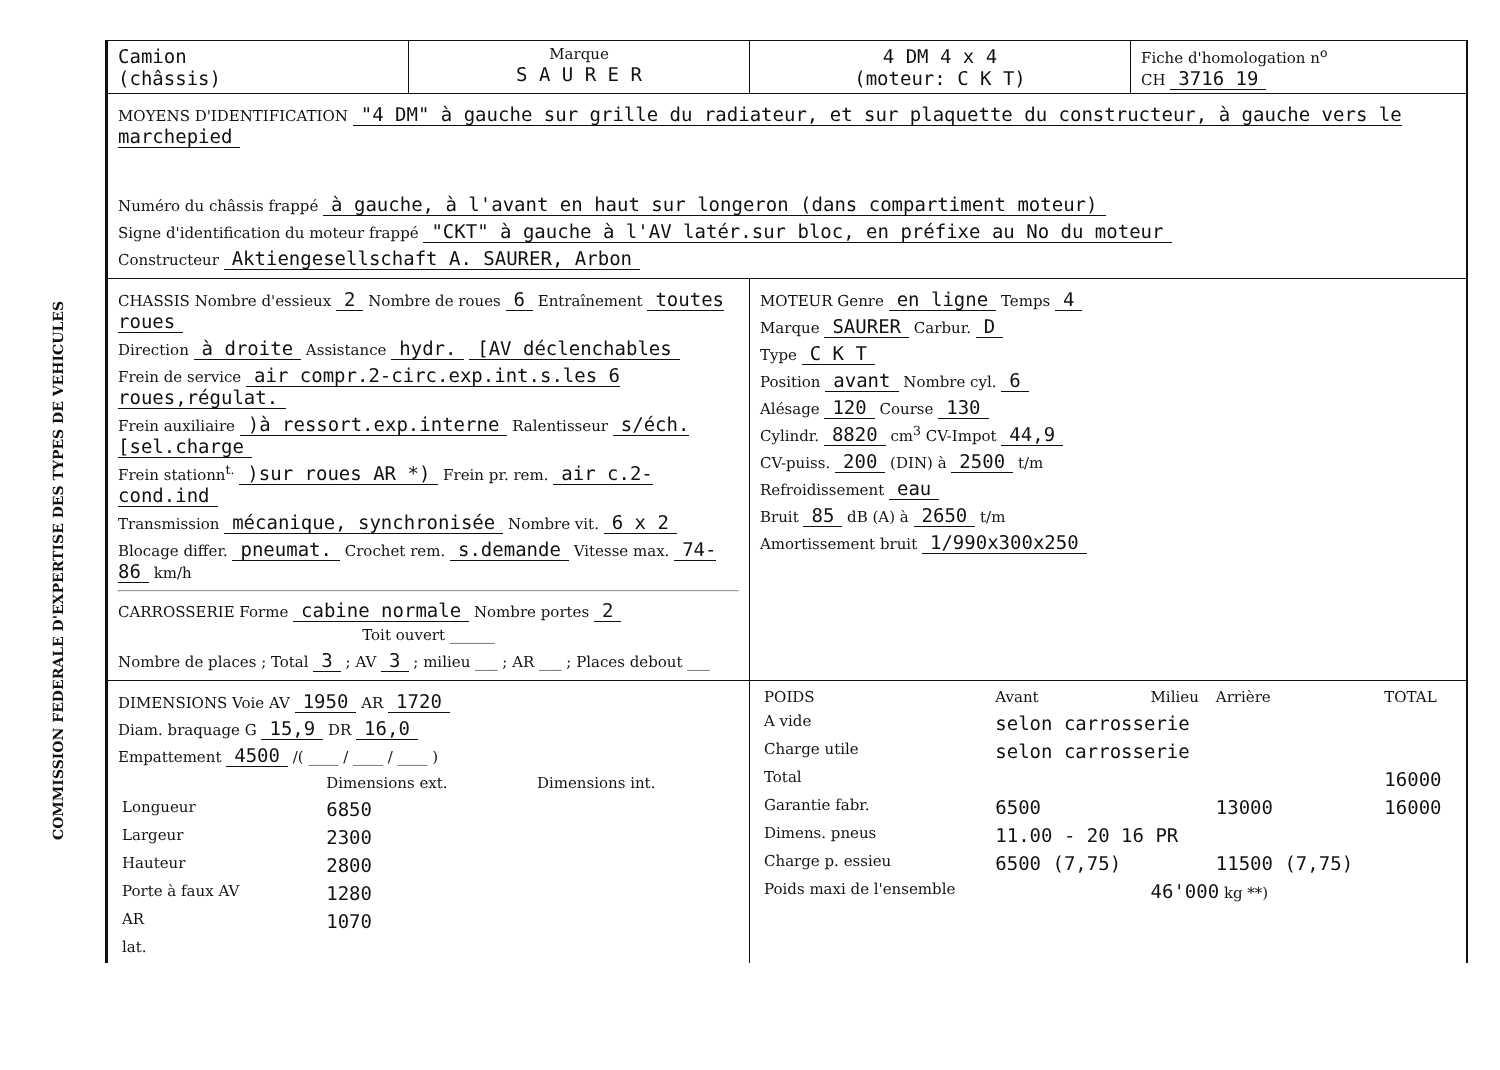COMMISSION FEDERALE D'EXPERTISE DES TYPES DE VEHICULES
| Camion (châssis) | Marque S A U R E R | 4 DM 4 x 4 (moteur: C K T) | Fiche d'homologation n<sup>o</sup> CH 3716 19 |
| MOYENS D'IDENTIFICATION "4 DM" à gauche sur grille du radiateur, et sur plaquette du constructeur, à gauche vers le marchepied Numéro du châssis frappé à gauche, à l'avant en haut sur longeron (dans compartiment moteur) Signe d'identification du moteur frappé "CKT" à gauche à l'AV latér.sur bloc, en préfixe au No du moteur Constructeur Aktiengesellschaft A. SAURER, Arbon | | | |
| CHASSIS Nombre d'essieux 2 Nombre de roues 6 Entraînement toutes roues Direction à droite Assistance hydr. [AV déclenchables Frein de service air compr.2-circ.exp.int.s.les 6 roues,régulat. Frein auxiliaire )à ressort.exp.interne Ralentisseur s/éch.[sel.charge Frein stationn<sup>t.</sup> )sur roues AR *) Frein pr. rem. air c.2-cond.ind Transmission mécanique, synchronisée Nombre vit. 6 x 2 Blocage differ. pneumat. Crochet rem. s.demande Vitesse max. 74-86 km/h CARROSSERIE Forme cabine normale Nombre portes 2 Toit ouvert ______ Nombre de places ; Total 3 ; AV 3 ; milieu ___ ; AR ___ ; Places debout ___ | | MOTEUR Genre en ligne Temps 4 Marque SAURER Carbur. D Type C K T Position avant Nombre cyl. 6 Alésage 120 Course 130 Cylindr. 8820 cm<sup>3</sup> CV-Impot 44,9 CV-puiss. 200 (DIN) à 2500 t/m Refroidissement eau Bruit 85 dB (A) à 2650 t/m Amortissement bruit 1/990x300x250 | |
| DIMENSIONS Voie AV 1950 AR 1720 Diam. braquage G 15,9 DR 16,0 Empattement 4500 /( ____ / ____ / ____ ) / / Dimensions ext. / Dimensions int. / / Longueur / 6850 / / / Largeur / 2300 / / / Hauteur / 2800 / / / Porte à faux AV / 1280 / / / AR / 1070 / / / lat. / / / | | / POIDS / Avant / Milieu / Arrière / TOTAL / / A vide / selon carrosserie / / / / / Charge utile / selon carrosserie / / / / / Total / / / / 16000 / / Garantie fabr. / 6500 / / 13000 / 16000 / / Dimens. pneus / 11.00 - 20 16 PR / / / / / Charge p. essieu / 6500 (7,75) / / 11500 (7,75) / / / Poids maxi de l'ensemble / / 46'000 kg **) / / / | |